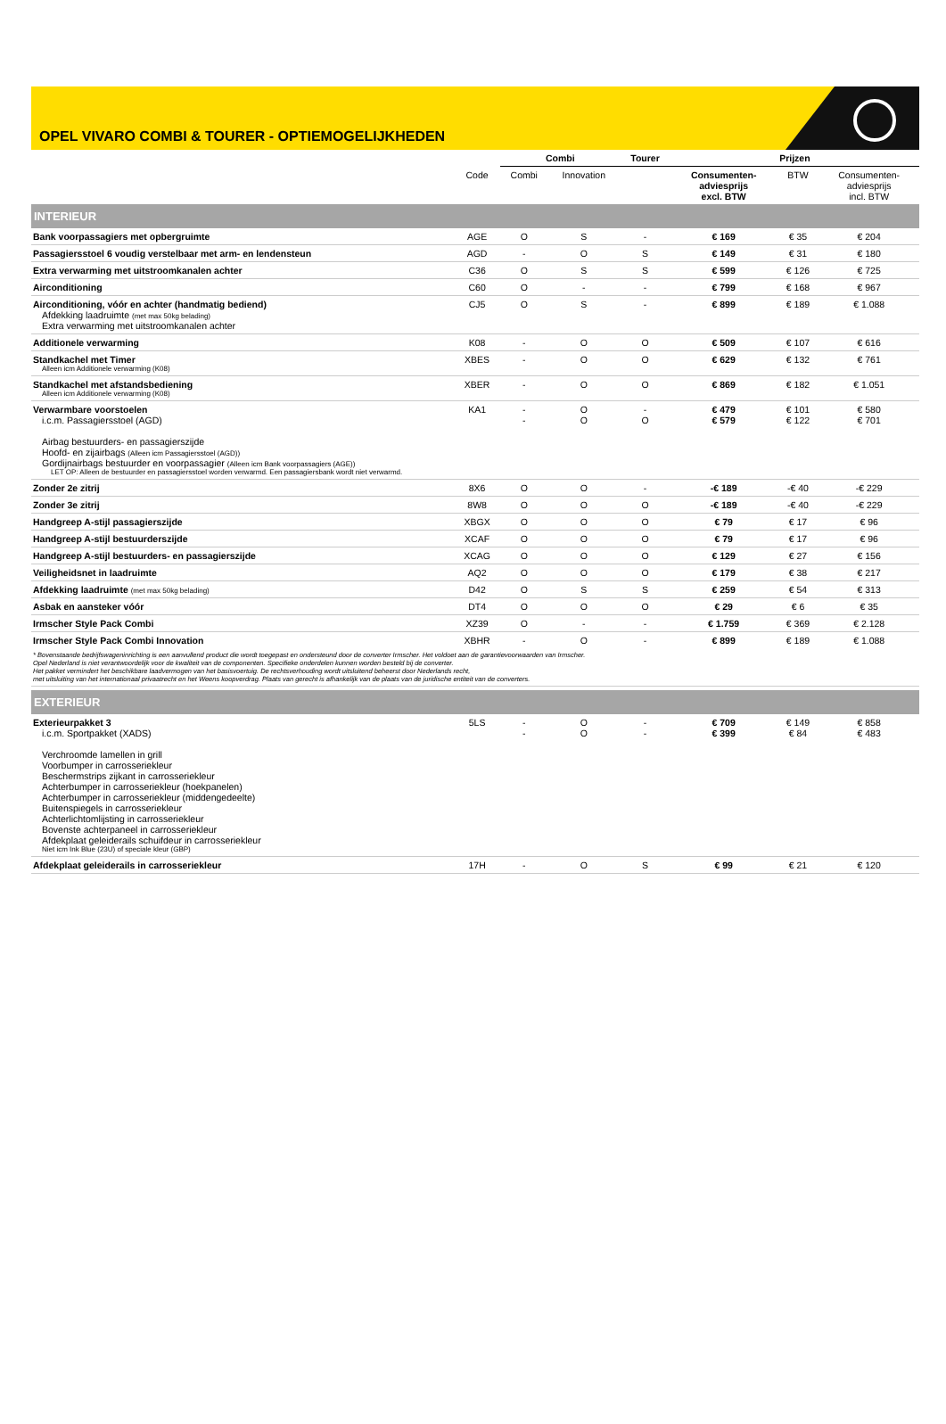OPEL VIVARO COMBI & TOURER - OPTIEMOGELIJKHEDEN
| | | Combi | | Tourer | Prijzen | | |
| --- | --- | --- | --- | --- | --- | --- | --- |
| | Code | Combi | Innovation | | Consumenten- adviesprijs excl. BTW | BTW | Consumenten- adviesprijs incl. BTW |
| INTERIEUR | | | | | | | |
| Bank voorpassagiers met opbergruimte | AGE | O | S | - | € 169 | € 35 | € 204 |
| Passagiersstoel 6 voudig verstelbaar met arm- en lendensteun | AGD | - | O | S | € 149 | € 31 | € 180 |
| Extra verwarming met uitstroomkanalen achter | C36 | O | S | S | € 599 | € 126 | € 725 |
| Airconditioning | C60 | O | - | - | € 799 | € 168 | € 967 |
| Airconditioning, vóór en achter (handmatig bediend) Afdekking laadruimte (met max 50kg belading) Extra verwarming met uitstroomkanalen achter | CJ5 | O | S | - | € 899 | € 189 | € 1.088 |
| Additionele verwarming | K08 | - | O | O | € 509 | € 107 | € 616 |
| Standkachel met Timer Alleen icm Additionele verwarming (K08) | XBES | - | O | O | € 629 | € 132 | € 761 |
| Standkachel met afstandsbediening Alleen icm Additionele verwarming (K08) | XBER | - | O | O | € 869 | € 182 | € 1.051 |
| Verwarmbare voorstoelen i.c.m. Passagiersstoel (AGD) Airbag bestuurders- en passagierszijde Hoofd- en zijairbags (Alleen icm Passagiersstoel (AGD)) Gordijnairbags bestuurder en voorpassagier (Alleen icm Bank voorpassagiers (AGE)) LET OP: Alleen de bestuurder en passagiersstoel worden verwarmd. Een passagiersbank wordt niet verwarmd. | KA1 | - - | O O | - O | € 479 € 579 | € 101 € 122 | € 580 € 701 |
| Zonder 2e zitrij | 8X6 | O | O | - | -€ 189 | -€ 40 | -€ 229 |
| Zonder 3e zitrij | 8W8 | O | O | O | -€ 189 | -€ 40 | -€ 229 |
| Handgreep A-stijl passagierszijde | XBGX | O | O | O | € 79 | € 17 | € 96 |
| Handgreep A-stijl bestuurderszijde | XCAF | O | O | O | € 79 | € 17 | € 96 |
| Handgreep A-stijl bestuurders- en passagierszijde | XCAG | O | O | O | € 129 | € 27 | € 156 |
| Veiligheidsnet in laadruimte | AQ2 | O | O | O | € 179 | € 38 | € 217 |
| Afdekking laadruimte (met max 50kg belading) | D42 | O | S | S | € 259 | € 54 | € 313 |
| Asbak en aansteker vóór | DT4 | O | O | O | € 29 | € 6 | € 35 |
| Irmscher Style Pack Combi | XZ39 | O | - | - | € 1.759 | € 369 | € 2.128 |
| Irmscher Style Pack Combi Innovation | XBHR | - | O | - | € 899 | € 189 | € 1.088 |
| * Bovenstaande bedrijfswageninrichting is een aanvullend product die wordt toegepast en ondersteund door de converter Irmscher. Het voldoet aan de garantievoorwaarden van Irmscher. Opel Nederland is niet verantwoordelijk voor de kwaliteit van de componenten. Specifieke onderdelen kunnen worden besteld bij de converter. Het pakket vermindert het beschikbare laadvermogen van het basisvoertuig. De rechtsverhouding wordt uitsluitend beheerst door Nederlands recht, met uitsluiting van het internationaal privaatrecht en het Weens koopverdrag. Plaats van gerecht is afhankelijk van de plaats van de juridische entiteit van de converters. | | | | | | | |
| EXTERIEUR | | | | | | | |
| Exterieurpakket 3 i.c.m. Sportpakket (XADS) Verchroomde lamellen in grill Voorbumper in carrosseriekleur Beschermstrips zijkant in carrosseriekleur Achterbumper in carrosseriekleur (hoekpanelen) Achterbumper in carrosseriekleur (middengedeelte) Buitenspiegels in carrosseriekleur Achterlichtomlijsting in carrosseriekleur Bovenste achterpaneel in carrosseriekleur Afdekplaat geleiderails schuifdeur in carrosseriekleur Niet icm Ink Blue (23U) of speciale kleur (GBP) | 5LS | - - | O O | - - | € 709 € 399 | € 149 € 84 | € 858 € 483 |
| Afdekplaat geleiderails in carrosseriekleur | 17H | - | O | S | € 99 | € 21 | € 120 |